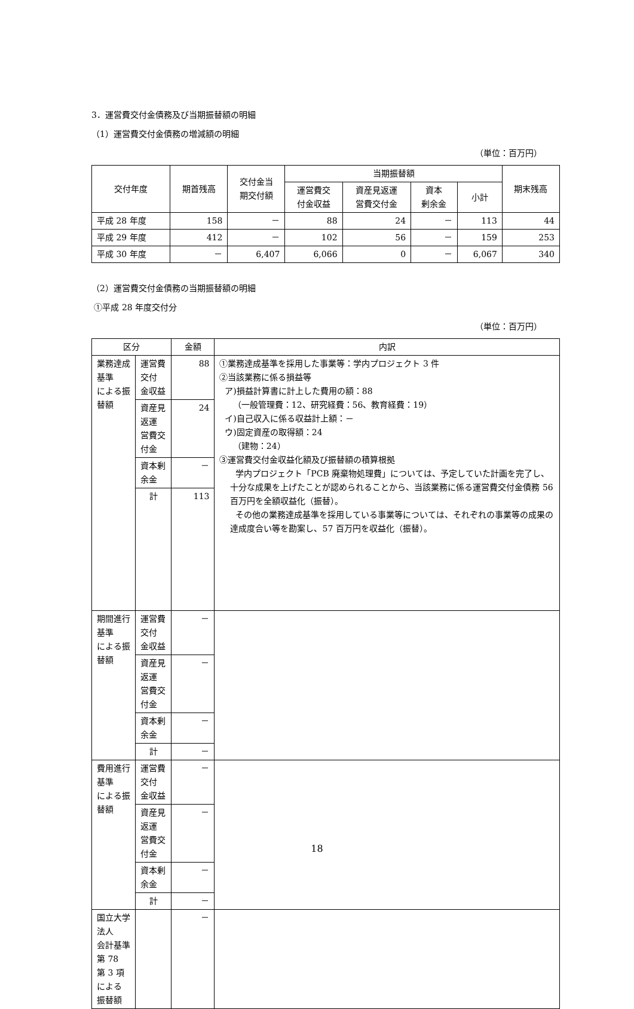3．運営費交付金債務及び当期振替額の明細
（1）運営費交付金債務の増減額の明細
（単位：百万円）
| 交付年度 | 期首残高 | 交付金当 期交付額 | 当期振替額 | | | | 期末残高 |
| --- | --- | --- | --- | --- | --- | --- | --- |
| | | | 運営費交 付金収益 | 資産見返運 営費交付金 | 資本 剰余金 | 小計 | |
| 平成 28 年度 | 158 | － | 88 | 24 | － | 113 | 44 |
| 平成 29 年度 | 412 | － | 102 | 56 | － | 159 | 253 |
| 平成 30 年度 | － | 6,407 | 6,066 | 0 | － | 6,067 | 340 |
（2）運営費交付金債務の当期振替額の明細
①平成 28 年度交付分
（単位：百万円）
| 区分 | | 金額 | 内訳 |
| --- | --- | --- | --- |
| 業務達成基準 による振替額 | 運営費交付 金収益 | 88 | ①業務達成基準を採用した事業等：学内プロジェクト 3 件 ②当該業務に係る損益等 ア)損益計算書に計上した費用の額：88 （一般管理費：12、研究経費：56、教育経費：19） イ)自己収入に係る収益計上額：－ ウ)固定資産の取得額：24 （建物：24） ③運営費交付金収益化額及び振替額の積算根拠 学内プロジェクト「PCB 廃棄物処理費」については、予定していた計画を完了し、十分な成果を上げたことが認められることから、当該業務に係る運営費交付金債務 56 百万円を全額収益化（振替）。 その他の業務達成基準を採用している事業等については、それぞれの事業等の成果の達成度合い等を勘案し、57 百万円を収益化（振替）。 |
| | 資産見返運 営費交付金 | 24 | |
| | 資本剰余金 | － | |
| | 計 | 113 | |
| 期間進行基準 による振替額 | 運営費交付 金収益 | － | |
| | 資産見返運 営費交付金 | － | |
| | 資本剰余金 | － | |
| | 計 | － | |
| 費用進行基準 による振替額 | 運営費交付 金収益 | － | |
| | 資産見返運 営費交付金 | － | |
| | 資本剰余金 | － | |
| | 計 | － | |
| 国立大学法人 会計基準第 78 第 3 項による 振替額 | | － | |
18